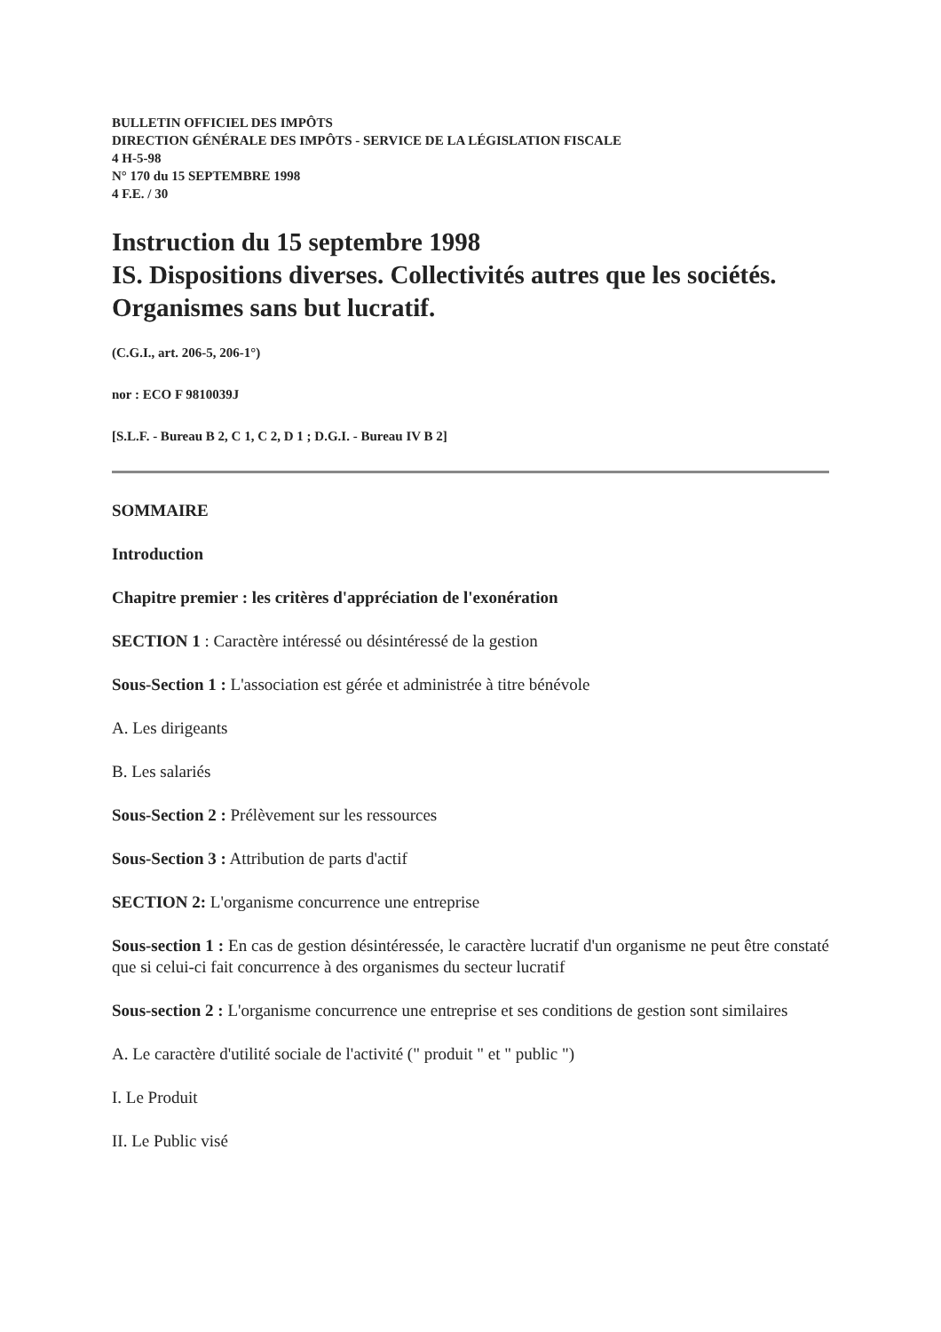BULLETIN OFFICIEL DES IMPÔTS
DIRECTION GÉNÉRALE DES IMPÔTS - SERVICE DE LA LÉGISLATION FISCALE
4 H-5-98
N° 170 du 15 SEPTEMBRE 1998
4 F.E. / 30
Instruction du 15 septembre 1998
IS. Dispositions diverses. Collectivités autres que les sociétés. Organismes sans but lucratif.
(C.G.I., art. 206-5, 206-1°)
nor : ECO F 9810039J
[S.L.F. - Bureau B 2, C 1, C 2, D 1 ; D.G.I. - Bureau IV B 2]
SOMMAIRE
Introduction
Chapitre premier : les critères d'appréciation de l'exonération
SECTION 1 : Caractère intéressé ou désintéressé de la gestion
Sous-Section 1 : L'association est gérée et administrée à titre bénévole
A. Les dirigeants
B. Les salariés
Sous-Section 2 : Prélèvement sur les ressources
Sous-Section 3 : Attribution de parts d'actif
SECTION 2: L'organisme concurrence une entreprise
Sous-section 1 : En cas de gestion désintéressée, le caractère lucratif d'un organisme ne peut être constaté que si celui-ci fait concurrence à des organismes du secteur lucratif
Sous-section 2 : L'organisme concurrence une entreprise et ses conditions de gestion sont similaires
A. Le caractère d'utilité sociale de l'activité (" produit " et " public ")
I. Le Produit
II. Le Public visé